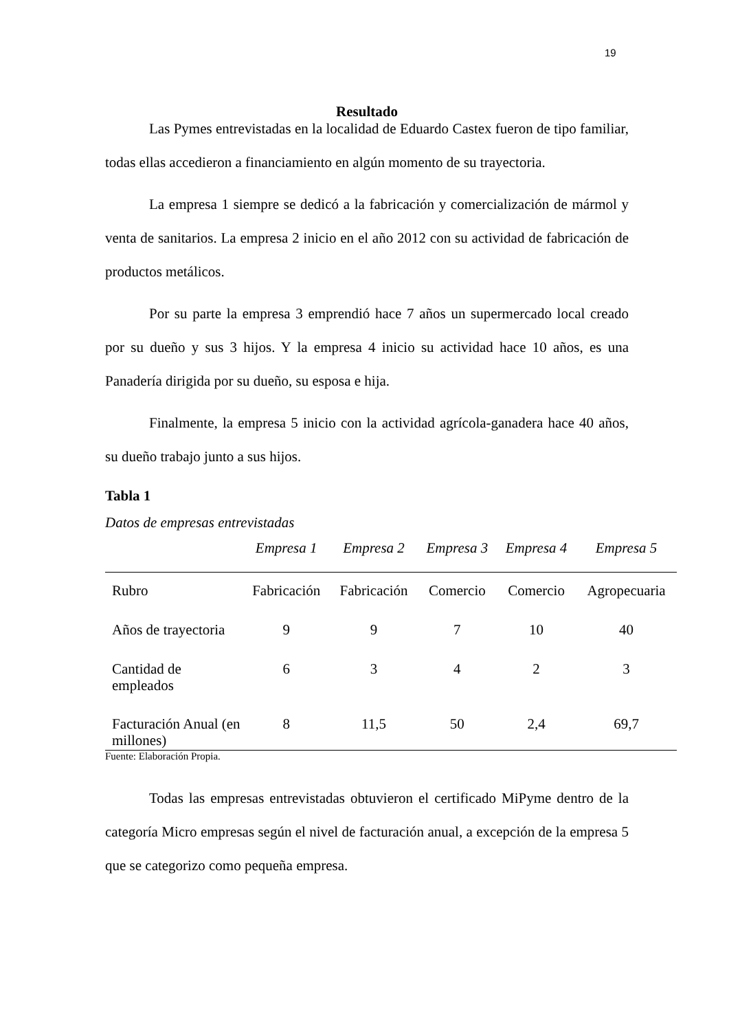19
Resultado
Las Pymes entrevistadas en la localidad de Eduardo Castex fueron de tipo familiar, todas ellas accedieron a financiamiento en algún momento de su trayectoria.
La empresa 1 siempre se dedicó a la fabricación y comercialización de mármol y venta de sanitarios. La empresa 2 inicio en el año 2012 con su actividad de fabricación de productos metálicos.
Por su parte la empresa 3 emprendió hace 7 años un supermercado local creado por su dueño y sus 3 hijos. Y la empresa 4 inicio su actividad hace 10 años, es una Panadería dirigida por su dueño, su esposa e hija.
Finalmente, la empresa 5 inicio con la actividad agrícola-ganadera hace 40 años, su dueño trabajo junto a sus hijos.
Tabla 1
Datos de empresas entrevistadas
| | Empresa 1 | Empresa 2 | Empresa 3 | Empresa 4 | Empresa 5 |
| --- | --- | --- | --- | --- | --- |
| Rubro | Fabricación | Fabricación | Comercio | Comercio | Agropecuaria |
| Años de trayectoria | 9 | 9 | 7 | 10 | 40 |
| Cantidad de empleados | 6 | 3 | 4 | 2 | 3 |
| Facturación Anual (en millones) | 8 | 11,5 | 50 | 2,4 | 69,7 |
Fuente: Elaboración Propia.
Todas las empresas entrevistadas obtuvieron el certificado MiPyme dentro de la categoría Micro empresas según el nivel de facturación anual, a excepción de la empresa 5 que se categorizo como pequeña empresa.